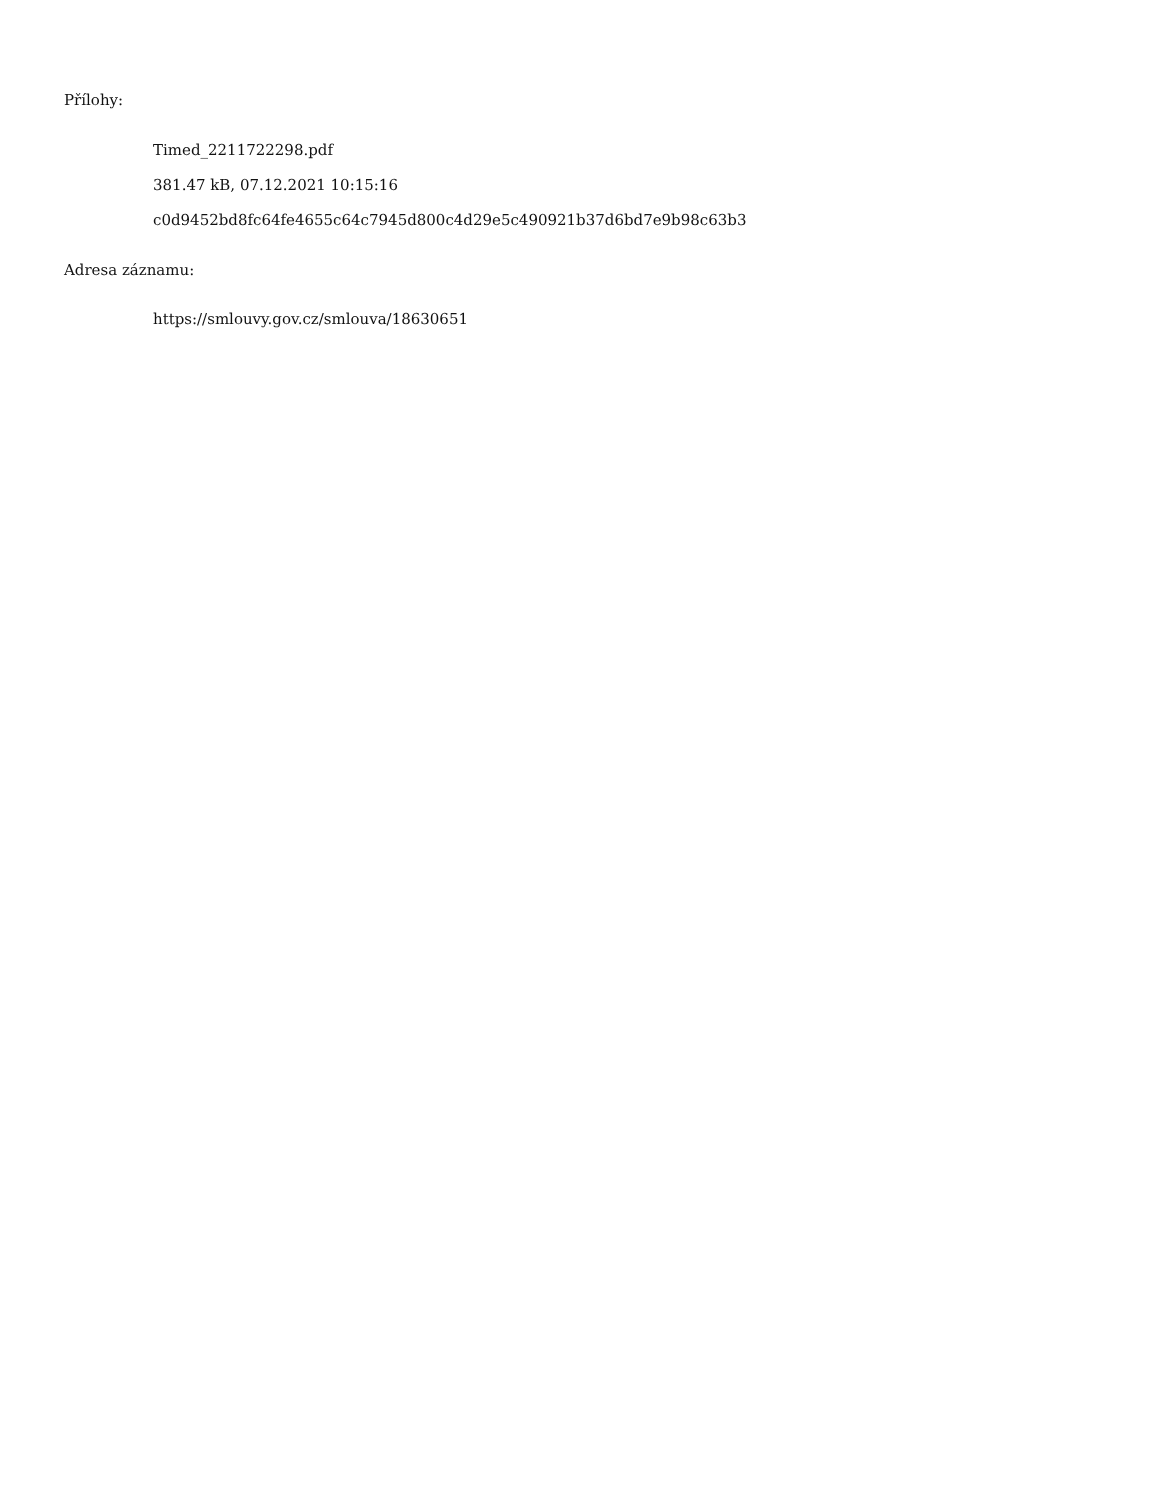Přílohy:
Timed_2211722298.pdf
381.47 kB, 07.12.2021 10:15:16
c0d9452bd8fc64fe4655c64c7945d800c4d29e5c490921b37d6bd7e9b98c63b3
Adresa záznamu:
https://smlouvy.gov.cz/smlouva/18630651